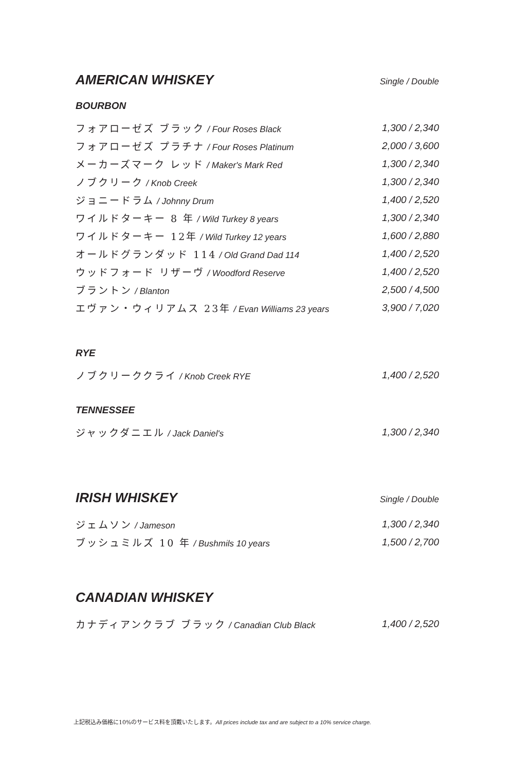AMERICAN WHISKEY Single / Double
BOURBON
フォアローゼズ ブラック / Four Roses Black
1,300 / 2,340
フォアローゼズ プラチナ / Four Roses Platinum
2,000 / 3,600
メーカーズマーク レッド / Maker's Mark Red
1,300 / 2,340
ノブクリーク / Knob Creek 1,300 / 2,340
ジョニードラム / Johnny Drum 1,400 / 2,520
ワイルドターキー 8 年 / Wild Turkey 8 years
1,300 / 2,340
ワイルドターキー 12年 / Wild Turkey 12 years
1,600 / 2,880
オールドグランダッド 114 / Old Grand Dad 114
1,400 / 2,520
ウッドフォード リザーヴ / Woodford Reserve
1,400 / 2,520
ブラントン / Blanton 2,500 / 4,500
エヴァン・ウィリアムス 23年 / Evan Williams 23 years
3,900 / 7,020
RYE
ノブクリーククライ / Knob Creek RYE
1,400 / 2,520
TENNESSEE
ジャックダニエル / Jack Daniel's 1,300 / 2,340
IRISH WHISKEY Single / Double
ジェムソン / Jameson 1,300 / 2,340
ブッシュミルズ 10 年 / Bushmils 10 years
1,500 / 2,700
CANADIAN WHISKEY
カナディアンクラブ ブラック / Canadian Club Black
1,400 / 2,520
上記税込み価格に10%のサービス料を頂戴いたします。All prices include tax and are subject to a 10% service charge.